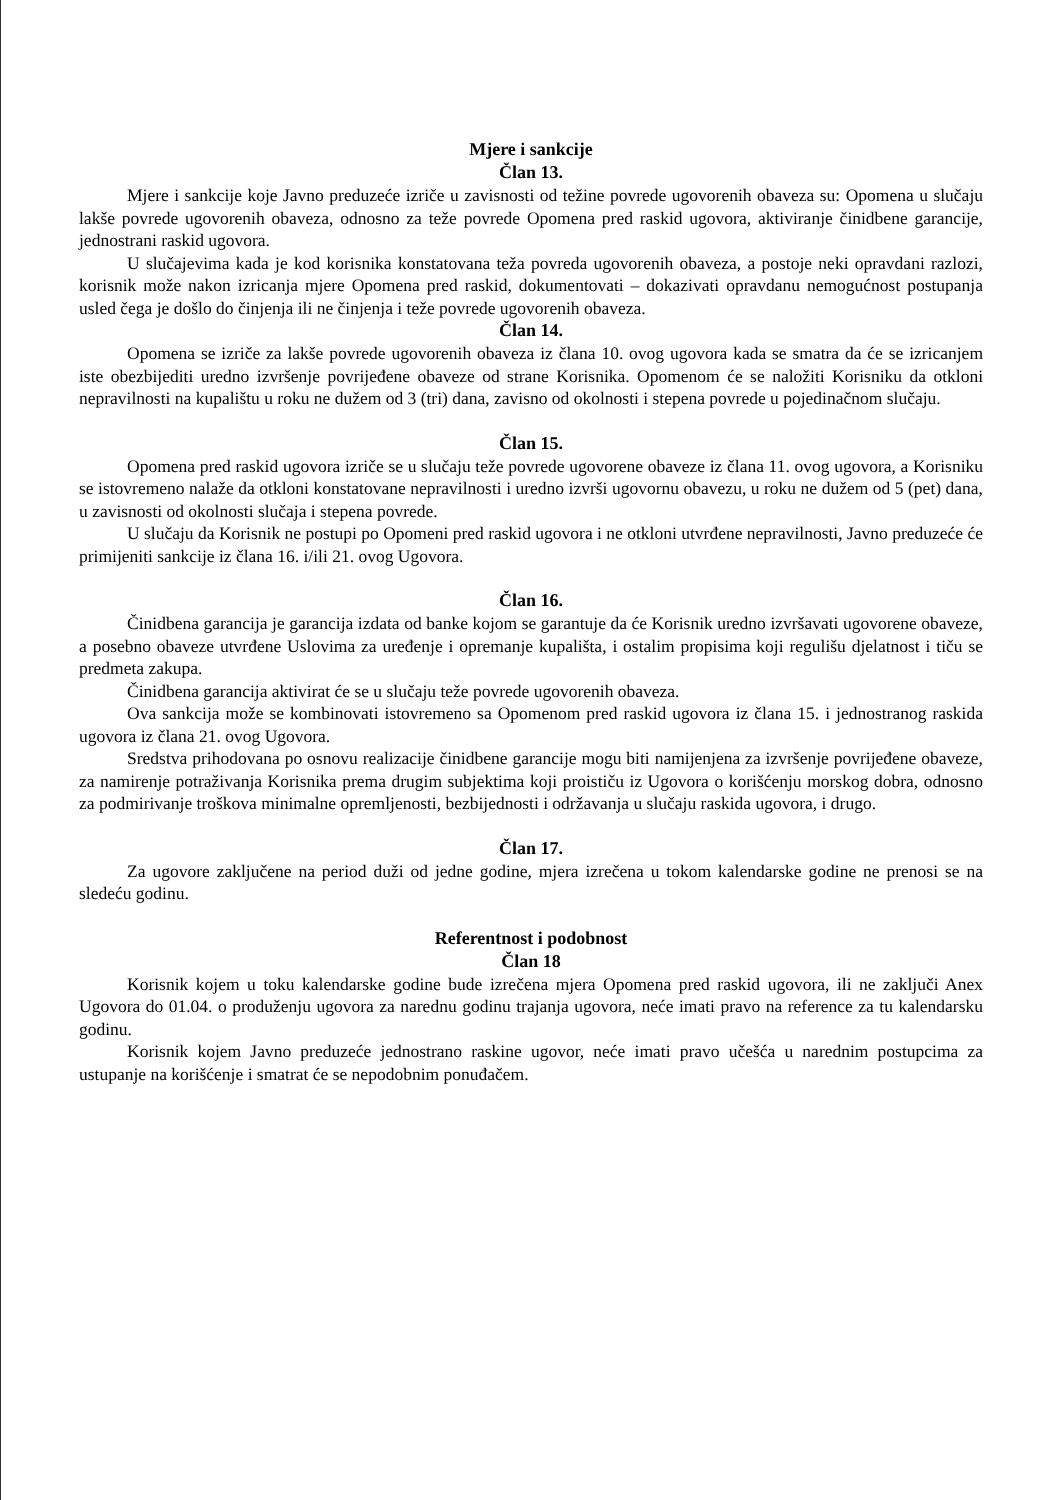Mjere i sankcije
Član 13.
Mjere i sankcije koje Javno preduzeće izriče u zavisnosti od težine povrede ugovorenih obaveza su: Opomena u slučaju lakše povrede ugovorenih obaveza, odnosno za teže povrede Opomena pred raskid ugovora, aktiviranje činidbene garancije, jednostrani raskid ugovora.
U slučajevima kada je kod korisnika konstatovana teža povreda ugovorenih obaveza, a postoje neki opravdani razlozi, korisnik može nakon izricanja mjere Opomena pred raskid, dokumentovati – dokazivati opravdanu nemogućnost postupanja usled čega je došlo do činjenja ili ne činjenja i teže povrede ugovorenih obaveza.
Član 14.
Opomena se izriče za lakše povrede ugovorenih obaveza iz člana 10. ovog ugovora kada se smatra da će se izricanjem iste obezbijediti uredno izvršenje povrijeđene obaveze od strane Korisnika. Opomenom će se naložiti Korisniku da otkloni nepravilnosti na kupalištu u roku ne dužem od 3 (tri) dana, zavisno od okolnosti i stepena povrede u pojedinačnom slučaju.
Član 15.
Opomena pred raskid ugovora izriče se u slučaju teže povrede ugovorene obaveze iz člana 11. ovog ugovora, a Korisniku se istovremeno nalaže da otkloni konstatovane nepravilnosti i uredno izvrši ugovornu obavezu, u roku ne dužem od 5 (pet) dana, u zavisnosti od okolnosti slučaja i stepena povrede.
U slučaju da Korisnik ne postupi po Opomeni pred raskid ugovora i ne otkloni utvrđene nepravilnosti, Javno preduzeće će primijeniti sankcije iz člana 16. i/ili 21. ovog Ugovora.
Član 16.
Činidbena garancija je garancija izdata od banke kojom se garantuje da će Korisnik uredno izvršavati ugovorene obaveze, a posebno obaveze utvrđene Uslovima za uređenje i opremanje kupališta, i ostalim propisima koji regulišu djelatnost i tiču se predmeta zakupa.
Činidbena garancija aktivirat će se u slučaju teže povrede ugovorenih obaveza.
Ova sankcija može se kombinovati istovremeno sa Opomenom pred raskid ugovora iz člana 15. i jednostranog raskida ugovora iz člana 21. ovog Ugovora.
Sredstva prihodovana po osnovu realizacije činidbene garancije mogu biti namijenjena za izvršenje povrijeđene obaveze, za namirenje potraživanja Korisnika prema drugim subjektima koji proističu iz Ugovora o korišćenju morskog dobra, odnosno za podmirivanje troškova minimalne opremljenosti, bezbijednosti i održavanja u slučaju raskida ugovora, i drugo.
Član 17.
Za ugovore zaključene na period duži od jedne godine, mjera izrečena u tokom kalendarske godine ne prenosi se na sledeću godinu.
Referentnost i podobnost
Član 18
Korisnik kojem u toku kalendarske godine bude izrečena mjera Opomena pred raskid ugovora, ili ne zaključi Anex Ugovora do 01.04. o produženju ugovora za narednu godinu trajanja ugovora, neće imati pravo na reference za tu kalendarsku godinu.
Korisnik kojem Javno preduzeće jednostrano raskine ugovor, neće imati pravo učešća u narednim postupcima za ustupanje na korišćenje i smatrat će se nepodobnim ponuđačem.